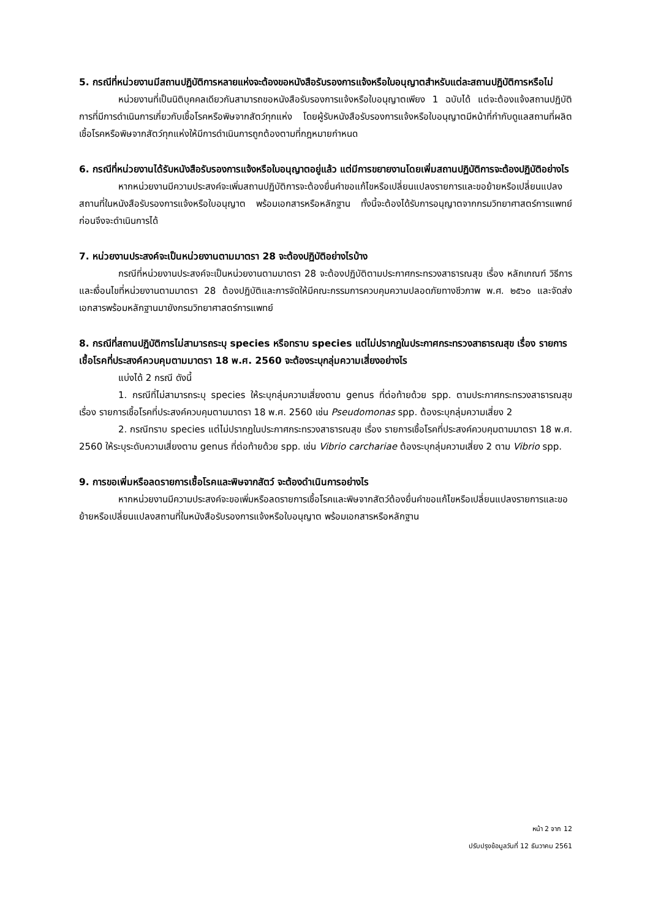5. กรณีที่หน่วยงานมีสถานปฏิบัติการหลายแห่งจะต้องขอหนังสือรับรองการแจ้งหรือใบอนุญาตสำหรับแต่ละสถานปฏิบัติการหรือไม่
หน่วยงานที่เป็นนิติบุคคลเดียวกันสามารถขอหนังสือรับรองการแจ้งหรือใบอนุญาตเพียง 1 ฉบับได้ แต่จะต้องแจ้งสถานปฏิบัติการที่มีการดำเนินการเกี่ยวกับเชื้อโรคหรือพิษจากสัตว์ทุกแห่ง โดยผู้รับหนังสือรับรองการแจ้งหรือใบอนุญาตมีหน้าที่กำกับดูแลสถานที่ผลิตเชื้อโรคหรือพิษจากสัตว์ทุกแห่งให้มีการดำเนินการถูกต้องตามที่กฎหมายกำหนด
6. กรณีที่หน่วยงานได้รับหนังสือรับรองการแจ้งหรือใบอนุญาตอยู่แล้ว แต่มีการขยายงานโดยเพิ่มสถานปฏิบัติการจะต้องปฏิบัติอย่างไร
หากหน่วยงานมีความประสงค์จะเพิ่มสถานปฏิบัติการจะต้องยื่นคำขอแก้ไขหรือเปลี่ยนแปลงรายการและขอย้ายหรือเปลี่ยนแปลงสถานที่ในหนังสือรับรองการแจ้งหรือใบอนุญาต พร้อมเอกสารหรือหลักฐาน ทั้งนี้จะต้องได้รับการอนุญาตจากกรมวิทยาศาสตร์การแพทย์ก่อนจึงจะดำเนินการได้
7. หน่วยงานประสงค์จะเป็นหน่วยงานตามมาตรา 28 จะต้องปฏิบัติอย่างไรบ้าง
กรณีที่หน่วยงานประสงค์จะเป็นหน่วยงานตามมาตรา 28 จะต้องปฏิบัติตามประกาศกระทรวงสาธารณสุข เรื่อง หลักเกณฑ์ วิธีการ และเงื่อนไขที่หน่วยงานตามมาตรา 28 ต้องปฏิบัติและการจัดให้มีคณะกรรมการควบคุมความปลอดภัยทางชีวภาพ พ.ศ. ๒๕๖๐ และจัดส่งเอกสารพร้อมหลักฐานมายังกรมวิทยาศาสตร์การแพทย์
8. กรณีที่สถานปฏิบัติการไม่สามารถระบุ species หรือทราบ species แต่ไม่ปรากฏในประกาศกระทรวงสาธารณสุข เรื่อง รายการเชื้อโรคที่ประสงค์ควบคุมตามมาตรา 18 พ.ศ. 2560 จะต้องระบุกลุ่มความเสี่ยงอย่างไร
แบ่งได้ 2 กรณี ดังนี้
1. กรณีที่ไม่สามารถระบุ species ให้ระบุกลุ่มความเสี่ยงตาม genus ที่ต่อท้ายด้วย spp. ตามประกาศกระทรวงสาธารณสุข เรื่อง รายการเชื้อโรคที่ประสงค์ควบคุมตามมาตรา 18 พ.ศ. 2560 เช่น Pseudomonas spp. ต้องระบุกลุ่มความเสี่ยง 2
2. กรณีทราบ species แต่ไม่ปรากฏในประกาศกระทรวงสาธารณสุข เรื่อง รายการเชื้อโรคที่ประสงค์ควบคุมตามมาตรา 18 พ.ศ. 2560 ให้ระบุระดับความเสี่ยงตาม genus ที่ต่อท้ายด้วย spp. เช่น Vibrio carchariae ต้องระบุกลุ่มความเสี่ยง 2 ตาม Vibrio spp.
9. การขอเพิ่มหรือลดรายการเชื้อโรคและพิษจากสัตว์ จะต้องดำเนินการอย่างไร
หากหน่วยงานมีความประสงค์จะขอเพิ่มหรือลดรายการเชื้อโรคและพิษจากสัตว์ต้องยื่นคำขอแก้ไขหรือเปลี่ยนแปลงรายการและขอย้ายหรือเปลี่ยนแปลงสถานที่ในหนังสือรับรองการแจ้งหรือใบอนุญาต พร้อมเอกสารหรือหลักฐาน
หน้า 2 จาก 12
ปรับปรุงข้อมูลวันที่ 12 ธันวาคม 2561